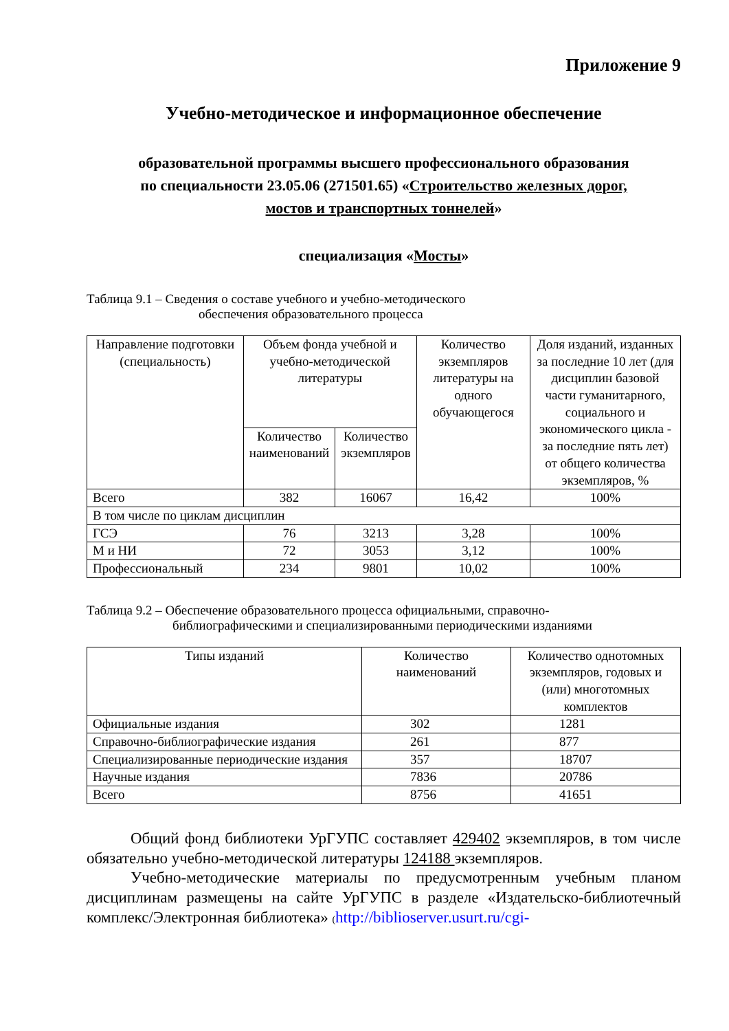Приложение 9
Учебно-методическое и информационное обеспечение
образовательной программы высшего профессионального образования
по специальности 23.05.06 (271501.65) «Строительство железных дорог,
мостов и транспортных тоннелей»
специализация «Мосты»
Таблица 9.1 – Сведения о составе учебного и учебно-методического
обеспечения образовательного процесса
| Направление подготовки (специальность) | Объем фонда учебной и учебно-методической литературы | | Количество экземпляров литературы на одного обучающегося | Доля изданий, изданных за последние 10 лет (для дисциплин базовой части гуманитарного, социального и экономического цикла - за последние пять лет) от общего количества экземпляров, % |
| --- | --- | --- | --- | --- |
| | Количество наименований | Количество экземпляров | | |
| Всего | 382 | 16067 | 16,42 | 100% |
| В том числе по циклам дисциплин | | | | |
| ГСЭ | 76 | 3213 | 3,28 | 100% |
| М и НИ | 72 | 3053 | 3,12 | 100% |
| Профессиональный | 234 | 9801 | 10,02 | 100% |
Таблица 9.2 – Обеспечение образовательного процесса официальными, справочно-
библиографическими и специализированными периодическими изданиями
| Типы изданий | Количество наименований | Количество однотомных экземпляров, годовых и (или) многотомных комплектов |
| --- | --- | --- |
| Официальные издания | 302 | 1281 |
| Справочно-библиографические издания | 261 | 877 |
| Специализированные периодические издания | 357 | 18707 |
| Научные издания | 7836 | 20786 |
| Всего | 8756 | 41651 |
Общий фонд библиотеки УрГУПС составляет 429402 экземпляров, в том числе обязательно учебно-методической литературы 124188 экземпляров.
Учебно-методические материалы по предусмотренным учебным планом дисциплинам размещены на сайте УрГУПС в разделе «Издательско-библиотечный комплекс/Электронная библиотека» (http://biblioserver.usurt.ru/cgi-